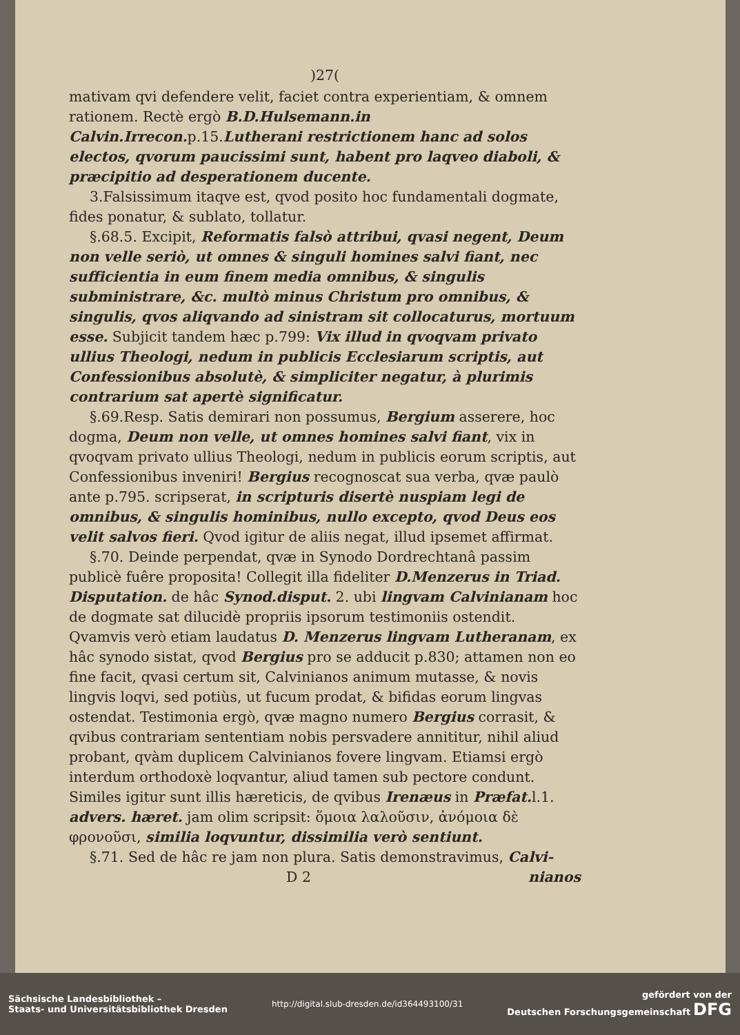)27(
mativam qvi defendere velit, faciet contra experientiam, & omnem rationem. Rectè ergò B.D.Hulsemann.in Calvin.Irrecon. p.15.Lutherani restrictionem hanc ad solos electos, qvorum paucissimi sunt, habent pro laqveo diaboli, & præcipitio ad desperationem ducente.
3.Falsissimum itaqve est, qvod posito hoc fundamentali dogmate, fides ponatur, & sublato, tollatur.
§.68.5. Excipit, Reformatis falsò attribui, qvasi negent, Deum non velle seriò, ut omnes & singuli homines salvi fiant, nec sufficientia in eum finem media omnibus, & singulis subministrare, &c. multò minus Christum pro omnibus, & singulis, qvos aliqvando ad sinistram sit collocaturus, mortuum esse. Subjicit tandem hæc p.799: Vix illud in qvoqvam privato ullius Theologi, nedum in publicis Ecclesiarum scriptis, aut Confessionibus absolutè, & simpliciter negatur, à plurimis contrarium sat apertè significatur.
§.69.Resp. Satis demirari non possumus, Bergium asserere, hoc dogma, Deum non velle, ut omnes homines salvi fiant, vix in qvoqvam privato ullius Theologi, nedum in publicis eorum scriptis, aut Confessionibus inveniri! Bergius recognoscat sua verba, qvæ paulò ante p.795. scripserat, in scripturis disertè nuspiam legi de omnibus, & singulis hominibus, nullo excepto, qvod Deus eos velit salvos fieri. Qvod igitur de aliis negat, illud ipsemet affirmat.
§.70. Deinde perpendat, qvæ in Synodo Dordrechtanâ passim publicè fuêre proposita! Collegit illa fideliter D.Menzerus in Triad. Disputation. de hâc Synod.disput. 2. ubi lingvam Calvinianam hoc de dogmate sat dilucidè propriis ipsorum testimoniis ostendit. Qvamvis verò etiam laudatus D. Menzerus lingvam Lutheranam, ex hâc synodo sistat, qvod Bergius pro se adducit p.830; attamen non eo fine facit, qvasi certum sit, Calvinianos animum mutasse, & novis lingvis loqvi, sed potiùs, ut fucum prodat, & bifidas eorum lingvas ostendat. Testimonia ergò, qvæ magno numero Bergius corrasit, & qvibus contrariam sententiam nobis persvadere annititur, nihil aliud probant, qvàm duplicem Calvinianos fovere lingvam. Etiamsi ergò interdum orthodoxè loqvantur, aliud tamen sub pectore condunt. Similes igitur sunt illis hæreticis, de qvibus Irenæus in Præfat. l.1. advers. hæret. jam olim scripsit: ὅμοια λαλοῦσιν, ἀνόμοια δὲ φρονοῦσι, similia loqvuntur, dissimilia verò sentiunt.
§.71. Sed de hâc re jam non plura. Satis demonstravimus, Calvi-
D 2 nianos
Sächsische Landesbibliothek –
Staats- und Universitätsbibliothek Dresden
http://digital.slub-dresden.de/id364493100/31
gefördert von der
Deutschen Forschungsgemeinschaft DFG